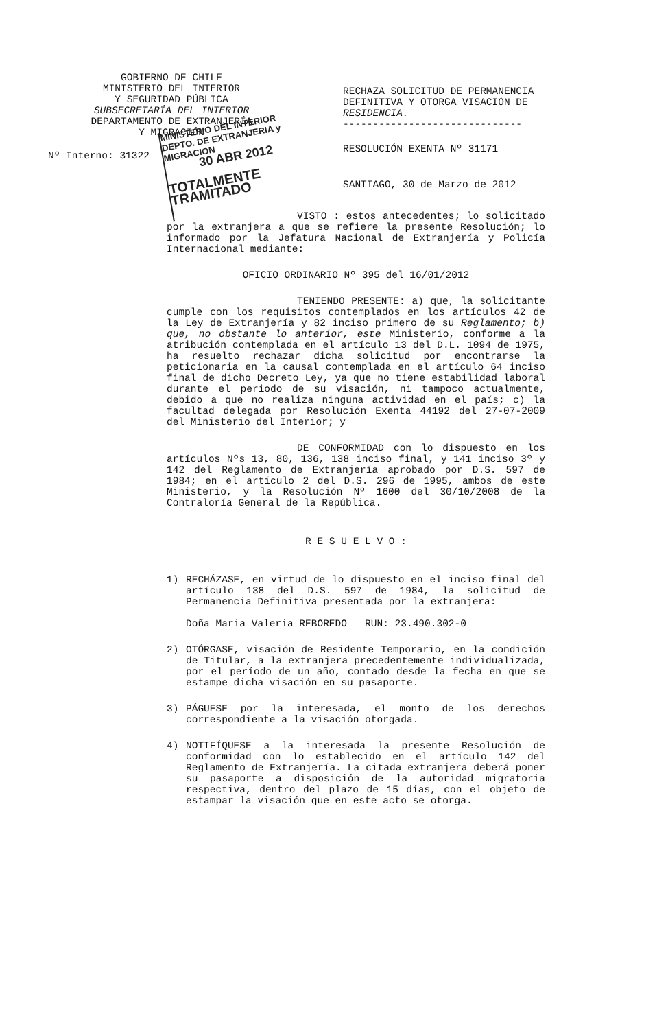GOBIERNO DE CHILE
MINISTERIO DEL INTERIOR
Y SEGURIDAD PÚBLICA
SUBSECRETARÍA DEL INTERIOR
DEPARTAMENTO DE EXTRANJERÍA
Y MIGRACIÓN
Nº Interno: 31322
RECHAZA SOLICITUD DE PERMANENCIA
DEFINITIVA Y OTORGA VISACIÓN DE
RESIDENCIA.
------------------------------
RESOLUCIÓN EXENTA Nº 31171
SANTIAGO, 30 de Marzo de 2012
MINISTERIO DEL INTERIOR
DEPTO. DE EXTRANJERIA y MIGRACION
30 ABR 2012
TOTALMENTE TRAMITADO
VISTO : estos antecedentes; lo solicitado por la extranjera a que se refiere la presente Resolución; lo informado por la Jefatura Nacional de Extranjería y Policía Internacional mediante:
OFICIO ORDINARIO Nº 395 del 16/01/2012
TENIENDO PRESENTE: a) que, la solicitante cumple con los requisitos contemplados en los artículos 42 de la Ley de Extranjería y 82 inciso primero de su Reglamento; b) que, no obstante lo anterior, este Ministerio, conforme a la atribución contemplada en el artículo 13 del D.L. 1094 de 1975, ha resuelto rechazar dicha solicitud por encontrarse la peticionaria en la causal contemplada en el artículo 64 inciso final de dicho Decreto Ley, ya que no tiene estabilidad laboral durante el periodo de su visación, ni tampoco actualmente, debido a que no realiza ninguna actividad en el país; c) la facultad delegada por Resolución Exenta 44192 del 27-07-2009 del Ministerio del Interior; y
DE CONFORMIDAD con lo dispuesto en los artículos Nºs 13, 80, 136, 138 inciso final, y 141 inciso 3º y 142 del Reglamento de Extranjería aprobado por D.S. 597 de 1984; en el artículo 2 del D.S. 296 de 1995, ambos de este Ministerio, y la Resolución Nº 1600 del 30/10/2008 de la Contraloría General de la República.
R E S U E L V O :
1) RECHÁZASE, en virtud de lo dispuesto en el inciso final del artículo 138 del D.S. 597 de 1984, la solicitud de Permanencia Definitiva presentada por la extranjera:
Doña Maria Valeria REBOREDO RUN: 23.490.302-0
2) OTÓRGASE, visación de Residente Temporario, en la condición de Titular, a la extranjera precedentemente individualizada, por el período de un año, contado desde la fecha en que se estampe dicha visación en su pasaporte.
3) PÁGUESE por la interesada, el monto de los derechos correspondiente a la visación otorgada.
4) NOTIFÍQUESE a la interesada la presente Resolución de conformidad con lo establecido en el artículo 142 del Reglamento de Extranjería. La citada extranjera deberá poner su pasaporte a disposición de la autoridad migratoria respectiva, dentro del plazo de 15 días, con el objeto de estampar la visación que en este acto se otorga.